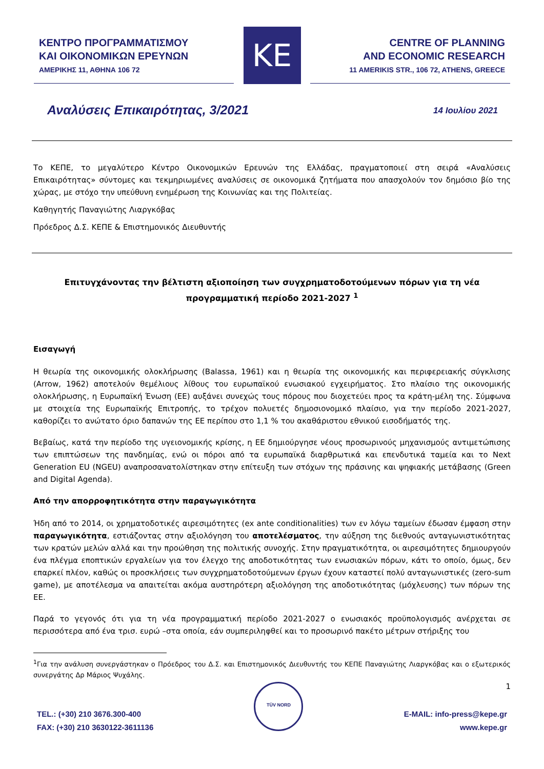ΚΕΝΤΡΟ ΠΡΟΓΡΑΜΜΑΤΙΣΜΟΥ
ΚΑΙ ΟΙΚΟΝΟΜΙΚΩΝ ΕΡΕΥΝΩΝ
ΑΜΕΡΙΚΗΣ 11, ΑΘΗΝΑ 106 72
ΚΕ
CENTRE OF PLANNING
AND ECONOMIC RESEARCH
11 AMERIKIS STR., 106 72, ATHENS, GREECE
Αναλύσεις Επικαιρότητας, 3/2021 14 Ιουλίου 2021
Το ΚΕΠΕ, το μεγαλύτερο Κέντρο Οικονομικών Ερευνών της Ελλάδας, πραγματοποιεί στη σειρά «Αναλύσεις Επικαιρότητας» σύντομες και τεκμηριωμένες αναλύσεις σε οικονομικά ζητήματα που απασχολούν τον δημόσιο βίο της χώρας, με στόχο την υπεύθυνη ενημέρωση της Κοινωνίας και της Πολιτείας.
Καθηγητής Παναγιώτης Λιαργκόβας
Πρόεδρος Δ.Σ. ΚΕΠΕ & Επιστημονικός Διευθυντής
Επιτυγχάνοντας την βέλτιστη αξιοποίηση των συγχρηματοδοτούμενων πόρων για τη νέα προγραμματική περίοδο 2021-2027 <sup>1</sup>
Εισαγωγή
Η θεωρία της οικονομικής ολοκλήρωσης (Balassa, 1961) και η θεωρία της οικονομικής και περιφερειακής σύγκλισης (Arrow, 1962) αποτελούν θεμέλιους λίθους του ευρωπαϊκού ενωσιακού εγχειρήματος. Στο πλαίσιο της οικονομικής ολοκλήρωσης, η Ευρωπαϊκή Ένωση (ΕΕ) αυξάνει συνεχώς τους πόρους που διοχετεύει προς τα κράτη-μέλη της. Σύμφωνα με στοιχεία της Ευρωπαϊκής Επιτροπής, το τρέχον πολυετές δημοσιονομικό πλαίσιο, για την περίοδο 2021-2027, καθορίζει το ανώτατο όριο δαπανών της ΕΕ περίπου στο 1,1 % του ακαθάριστου εθνικού εισοδήματός της.
Βεβαίως, κατά την περίοδο της υγειονομικής κρίσης, η ΕΕ δημιούργησε νέους προσωρινούς μηχανισμούς αντιμετώπισης των επιπτώσεων της πανδημίας, ενώ οι πόροι από τα ευρωπαϊκά διαρθρωτικά και επενδυτικά ταμεία και το Next Generation EU (NGEU) αναπροσανατολίστηκαν στην επίτευξη των στόχων της πράσινης και ψηφιακής μετάβασης (Green and Digital Agenda).
Από την απορροφητικότητα στην παραγωγικότητα
Ήδη από το 2014, οι χρηματοδοτικές αιρεσιμότητες (ex ante conditionalities) των εν λόγω ταμείων έδωσαν έμφαση στην παραγωγικότητα, εστιάζοντας στην αξιολόγηση του αποτελέσματος, την αύξηση της διεθνούς ανταγωνιστικότητας των κρατών μελών αλλά και την προώθηση της πολιτικής συνοχής. Στην πραγματικότητα, οι αιρεσιμότητες δημιουργούν ένα πλέγμα εποπτικών εργαλείων για τον έλεγχο της αποδοτικότητας των ενωσιακών πόρων, κάτι το οποίο, όμως, δεν επαρκεί πλέον, καθώς οι προσκλήσεις των συγχρηματοδοτούμενων έργων έχουν καταστεί πολύ ανταγωνιστικές (zero-sum game), με αποτέλεσμα να απαιτείται ακόμα αυστηρότερη αξιολόγηση της αποδοτικότητας (μόχλευσης) των πόρων της ΕΕ.
Παρά το γεγονός ότι για τη νέα προγραμματική περίοδο 2021-2027 ο ενωσιακός προϋπολογισμός ανέρχεται σε περισσότερα από ένα τρισ. ευρώ –στα οποία, εάν συμπεριληφθεί και το προσωρινό πακέτο μέτρων στήριξης του
<sup>1</sup> Για την ανάλυση συνεργάστηκαν ο Πρόεδρος του Δ.Σ. και Επιστημονικός Διευθυντής του ΚΕΠΕ Παναγιώτης Λιαργκόβας και ο εξωτερικός συνεργάτης Δρ Μάριος Ψυχάλης.
1
TEL.: (+30) 210 3676.300-400
FAX: (+30) 210 3630122-3611136
TÜV NORD
E-MAIL: info-press@kepe.gr
www.kepe.gr